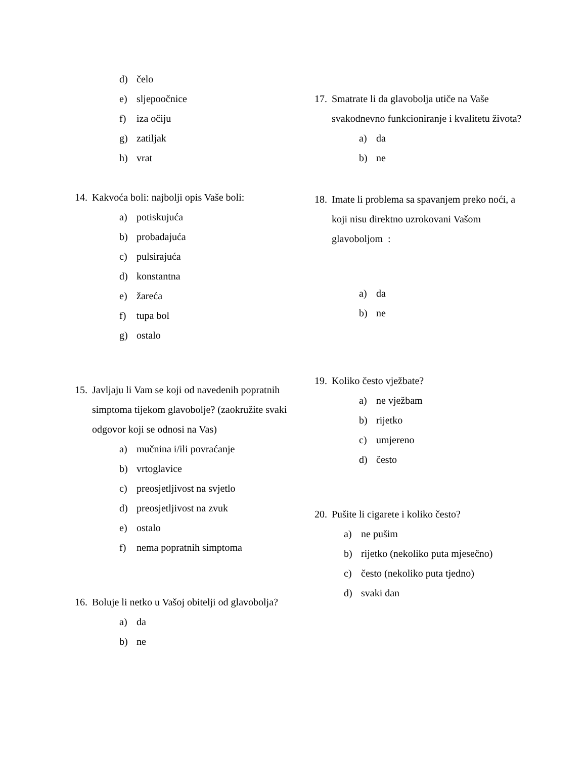d) čelo
e) sljepoočnice
f) iza očiju
g) zatiljak
h) vrat
14. Kakvoća boli: najbolji opis Vaše boli:
a) potiskujuća
b) probadajuća
c) pulsirajuća
d) konstantna
e) žareća
f) tupa bol
g) ostalo
15. Javljaju li Vam se koji od navedenih popratnih simptoma tijekom glavobolje? (zaokružite svaki odgovor koji se odnosi na Vas)
a) mučnina i/ili povraćanje
b) vrtoglavice
c) preosjetljivost na svjetlo
d) preosjetljivost na zvuk
e) ostalo
f) nema popratnih simptoma
16. Boluje li netko u Vašoj obitelji od glavobolja?
a) da
b) ne
17. Smatrate li da glavobolja utiče na Vaše svakodnevno funkcioniranje i kvalitetu života?
a) da
b) ne
18. Imate li problema sa spavanjem preko noći, a koji nisu direktno uzrokovani Vašom glavoboljom :
a) da
b) ne
19. Koliko često vježbate?
a) ne vježbam
b) rijetko
c) umjereno
d) često
20. Pušite li cigarete i koliko često?
a) ne pušim
b) rijetko (nekoliko puta mjesečno)
c) često (nekoliko puta tjedno)
d) svaki dan